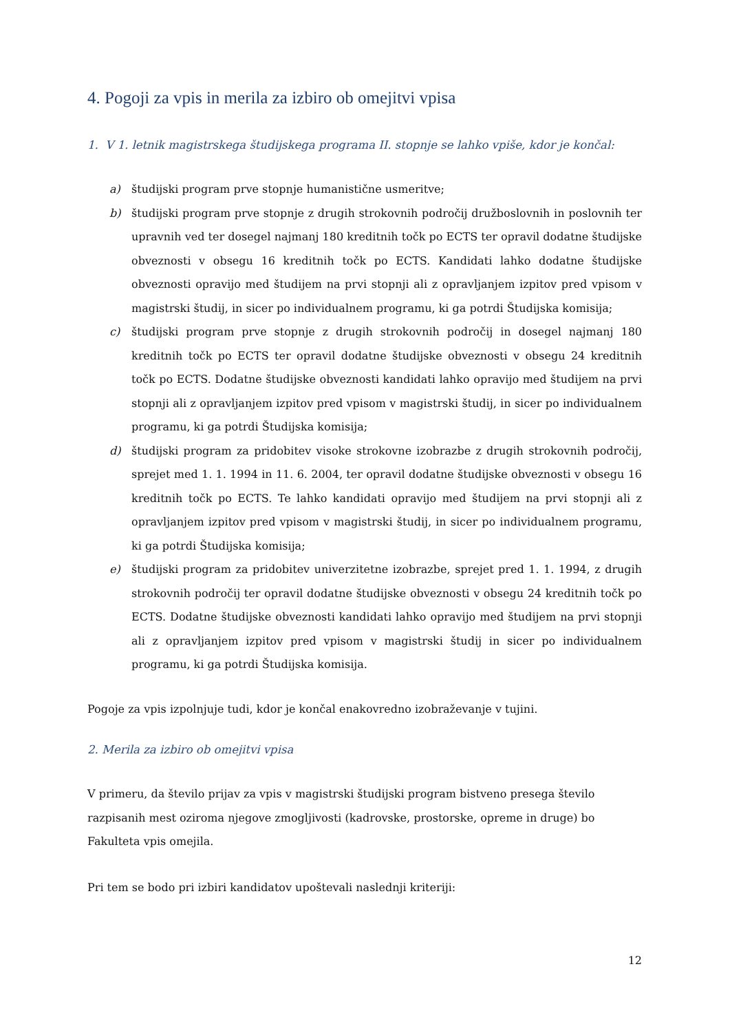4. Pogoji za vpis in merila za izbiro ob omejitvi vpisa
1. V 1. letnik magistrskega študijskega programa II. stopnje se lahko vpiše, kdor je končal:
a) študijski program prve stopnje humanistične usmeritve;
b) študijski program prve stopnje z drugih strokovnih področij družboslovnih in poslovnih ter upravnih ved ter dosegel najmanj 180 kreditnih točk po ECTS ter opravil dodatne študijske obveznosti v obsegu 16 kreditnih točk po ECTS. Kandidati lahko dodatne študijske obveznosti opravijo med študijem na prvi stopnji ali z opravljanjem izpitov pred vpisom v magistrski študij, in sicer po individualnem programu, ki ga potrdi Študijska komisija;
c) študijski program prve stopnje z drugih strokovnih področij in dosegel najmanj 180 kreditnih točk po ECTS ter opravil dodatne študijske obveznosti v obsegu 24 kreditnih točk po ECTS. Dodatne študijske obveznosti kandidati lahko opravijo med študijem na prvi stopnji ali z opravljanjem izpitov pred vpisom v magistrski študij, in sicer po individualnem programu, ki ga potrdi Študijska komisija;
d) študijski program za pridobitev visoke strokovne izobrazbe z drugih strokovnih področij, sprejet med 1. 1. 1994 in 11. 6. 2004, ter opravil dodatne študijske obveznosti v obsegu 16 kreditnih točk po ECTS. Te lahko kandidati opravijo med študijem na prvi stopnji ali z opravljanjem izpitov pred vpisom v magistrski študij, in sicer po individualnem programu, ki ga potrdi Študijska komisija;
e) študijski program za pridobitev univerzitetne izobrazbe, sprejet pred 1. 1. 1994, z drugih strokovnih področij ter opravil dodatne študijske obveznosti v obsegu 24 kreditnih točk po ECTS. Dodatne študijske obveznosti kandidati lahko opravijo med študijem na prvi stopnji ali z opravljanjem izpitov pred vpisom v magistrski študij in sicer po individualnem programu, ki ga potrdi Študijska komisija.
Pogoje za vpis izpolnjuje tudi, kdor je končal enakovredno izobraževanje v tujini.
2. Merila za izbiro ob omejitvi vpisa
V primeru, da število prijav za vpis v magistrski študijski program bistveno presega število razpisanih mest oziroma njegove zmogljivosti (kadrovske, prostorske, opreme in druge) bo Fakulteta vpis omejila.
Pri tem se bodo pri izbiri kandidatov upoštevali naslednji kriteriji:
12